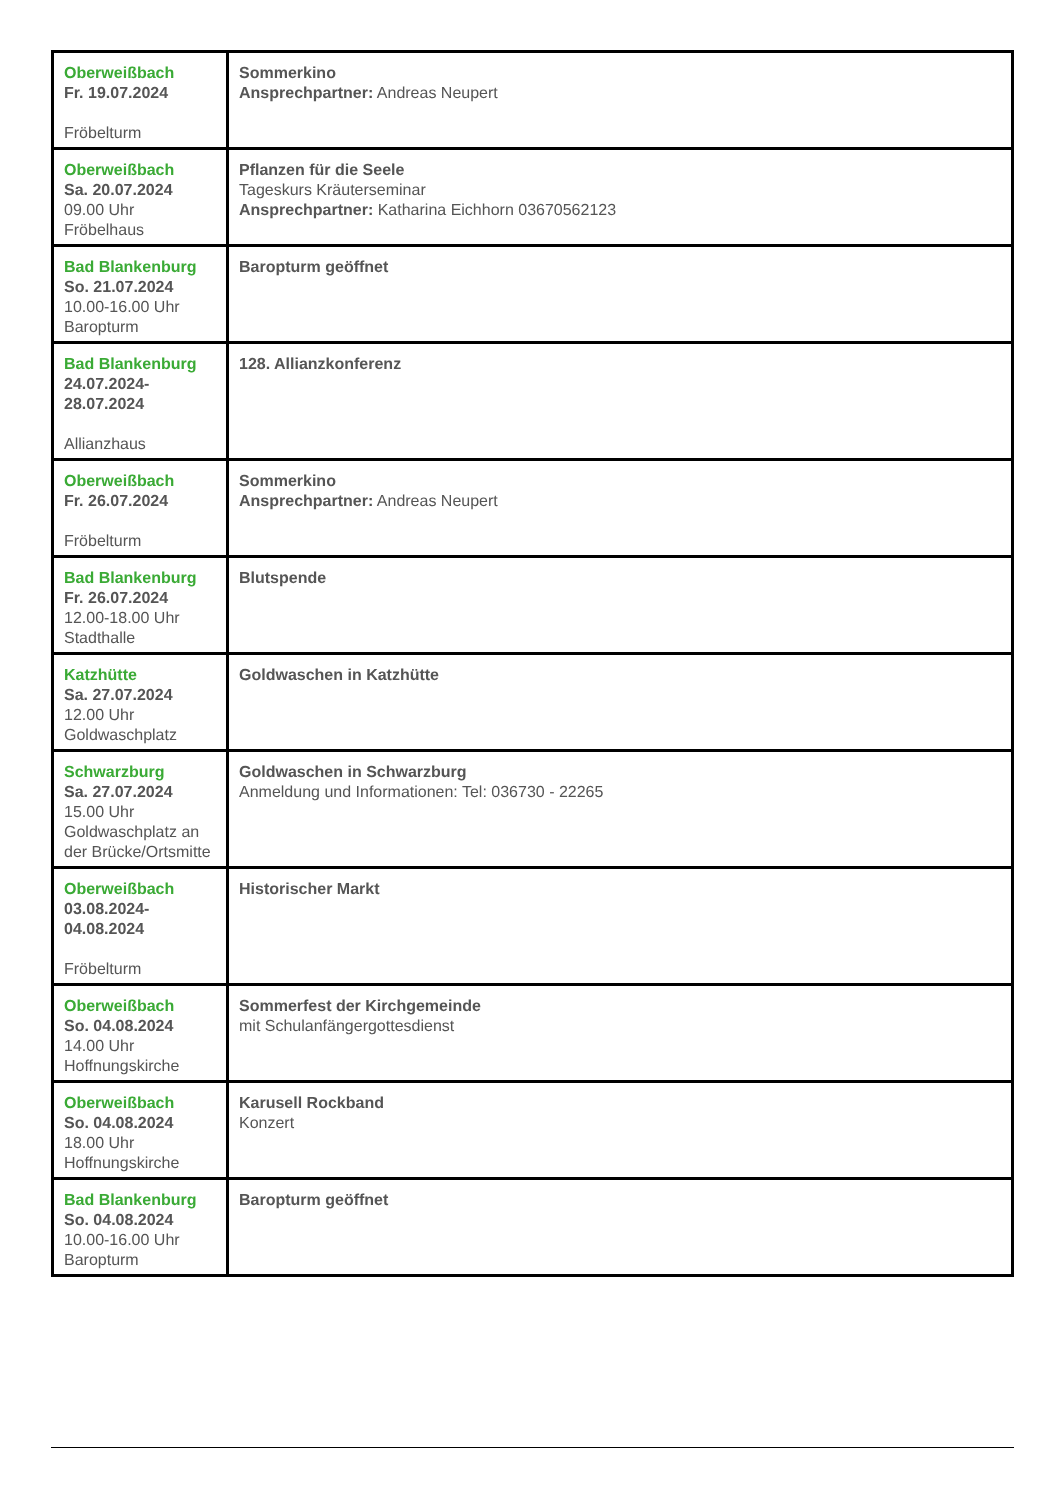| Oberweißbach Fr. 19.07.2024 Fröbelturm | Sommerkino Ansprechpartner: Andreas Neupert |
| Oberweißbach Sa. 20.07.2024 09.00 Uhr Fröbelhaus | Pflanzen für die Seele Tageskurs Kräuterseminar Ansprechpartner: Katharina Eichhorn 03670562123 |
| Bad Blankenburg So. 21.07.2024 10.00-16.00 Uhr Baropturm | Baropturm geöffnet |
| Bad Blankenburg 24.07.2024- 28.07.2024 Allianzhaus | 128. Allianzkonferenz |
| Oberweißbach Fr. 26.07.2024 Fröbelturm | Sommerkino Ansprechpartner: Andreas Neupert |
| Bad Blankenburg Fr. 26.07.2024 12.00-18.00 Uhr Stadthalle | Blutspende |
| Katzhütte Sa. 27.07.2024 12.00 Uhr Goldwaschplatz | Goldwaschen in Katzhütte |
| Schwarzburg Sa. 27.07.2024 15.00 Uhr Goldwaschplatz an der Brücke/Ortsmitte | Goldwaschen in Schwarzburg Anmeldung und Informationen: Tel: 036730 - 22265 |
| Oberweißbach 03.08.2024- 04.08.2024 Fröbelturm | Historischer Markt |
| Oberweißbach So. 04.08.2024 14.00 Uhr Hoffnungskirche | Sommerfest der Kirchgemeinde mit Schulanfängergottesdienst |
| Oberweißbach So. 04.08.2024 18.00 Uhr Hoffnungskirche | Karusell Rockband Konzert |
| Bad Blankenburg So. 04.08.2024 10.00-16.00 Uhr Baropturm | Baropturm geöffnet |